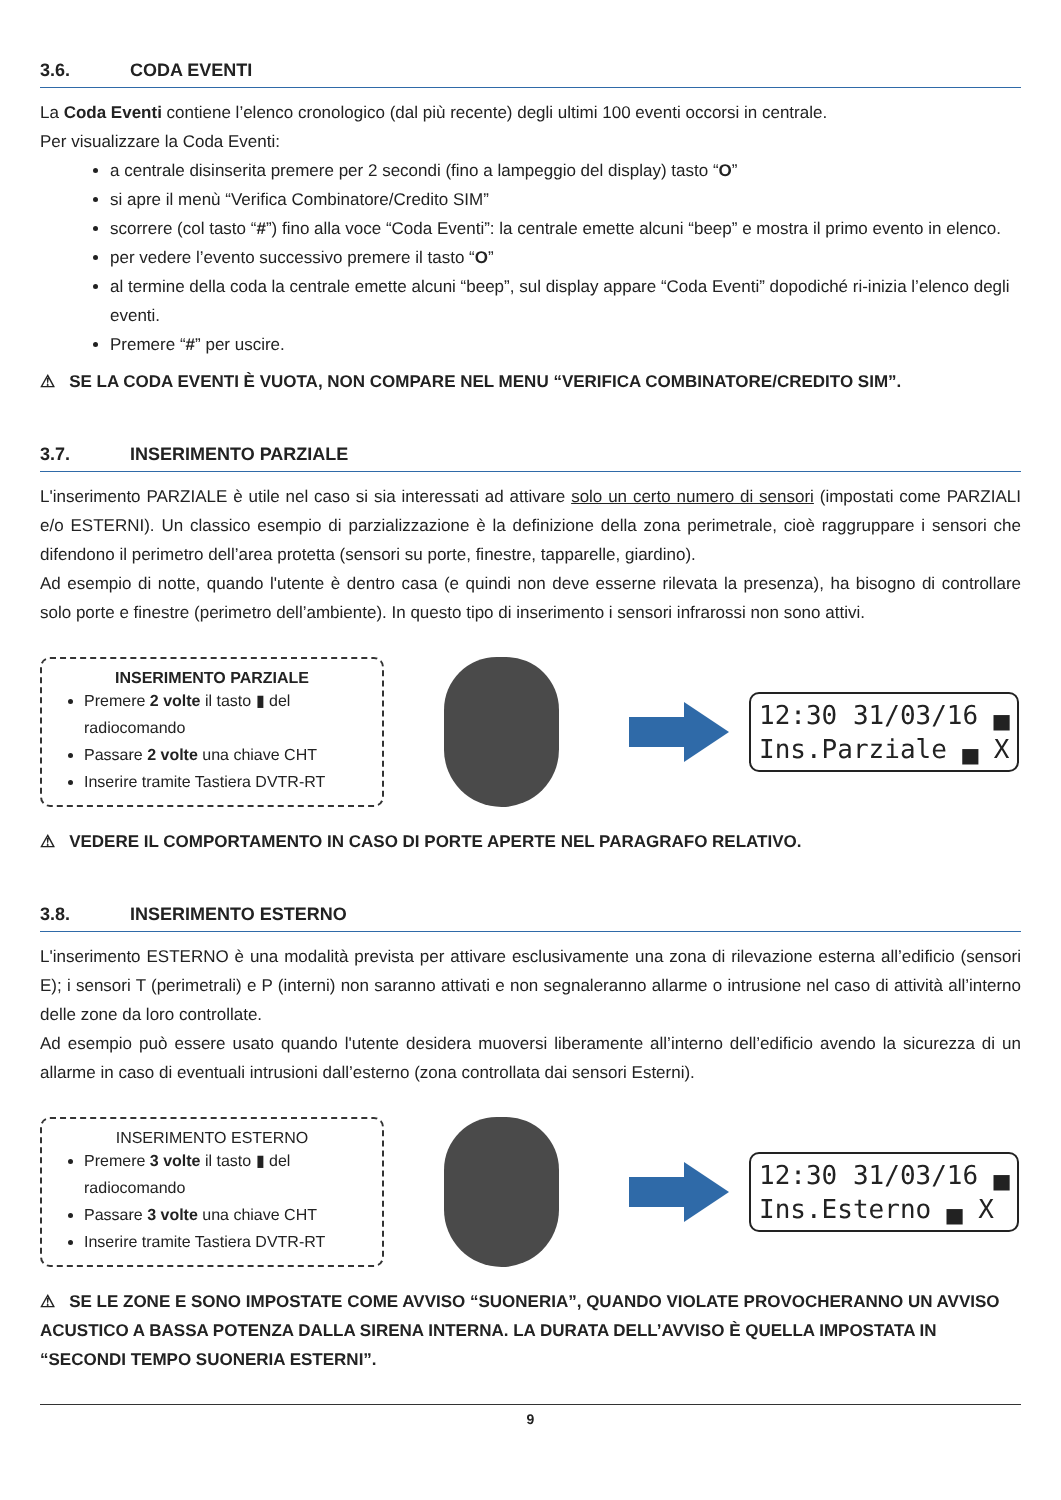3.6. CODA EVENTI
La Coda Eventi contiene l’elenco cronologico (dal più recente) degli ultimi 100 eventi occorsi in centrale.
Per visualizzare la Coda Eventi:
a centrale disinserita premere per 2 secondi (fino a lampeggio del display) tasto “O”
si apre il menù “Verifica Combinatore/Credito SIM”
scorrere (col tasto “#”) fino alla voce “Coda Eventi”: la centrale emette alcuni “beep” e mostra il primo evento in elenco.
per vedere l’evento successivo premere il tasto “O”
al termine della coda la centrale emette alcuni “beep”, sul display appare “Coda Eventi” dopodiché ri-inizia l’elenco degli eventi.
Premere “#” per uscire.
⚠ SE LA CODA EVENTI È VUOTA, NON COMPARE NEL MENU “VERIFICA COMBINATORE/CREDITO SIM”.
3.7. INSERIMENTO PARZIALE
L'inserimento PARZIALE è utile nel caso si sia interessati ad attivare solo un certo numero di sensori (impostati come PARZIALI e/o ESTERNI). Un classico esempio di parzializzazione è la definizione della zona perimetrale, cioè raggruppare i sensori che difendono il perimetro dell’area protetta (sensori su porte, finestre, tapparelle, giardino).
Ad esempio di notte, quando l'utente è dentro casa (e quindi non deve esserne rilevata la presenza), ha bisogno di controllare solo porte e finestre (perimetro dell’ambiente). In questo tipo di inserimento i sensori infrarossi non sono attivi.
INSERIMENTO PARZIALE
Premere 2 volte il tasto ▮ del radiocomando
Passare 2 volte una chiave CHT
Inserire tramite Tastiera DVTR-RT
12:30 31/03/16 ▄
Ins.Parziale ▄ X
⚠ VEDERE IL COMPORTAMENTO IN CASO DI PORTE APERTE NEL PARAGRAFO RELATIVO.
3.8. INSERIMENTO ESTERNO
L'inserimento ESTERNO è una modalità prevista per attivare esclusivamente una zona di rilevazione esterna all’edificio (sensori E); i sensori T (perimetrali) e P (interni) non saranno attivati e non segnaleranno allarme o intrusione nel caso di attività all’interno delle zone da loro controllate.
Ad esempio può essere usato quando l'utente desidera muoversi liberamente all’interno dell’edificio avendo la sicurezza di un allarme in caso di eventuali intrusioni dall’esterno (zona controllata dai sensori Esterni).
INSERIMENTO ESTERNO
Premere 3 volte il tasto ▮ del radiocomando
Passare 3 volte una chiave CHT
Inserire tramite Tastiera DVTR-RT
12:30 31/03/16 ▄
Ins.Esterno ▄ X
⚠ SE LE ZONE E SONO IMPOSTATE COME AVVISO “SUONERIA”, QUANDO VIOLATE PROVOCHERANNO UN AVVISO ACUSTICO A BASSA POTENZA DALLA SIRENA INTERNA. LA DURATA DELL’AVVISO È QUELLA IMPOSTATA IN “SECONDI TEMPO SUONERIA ESTERNI”.
9